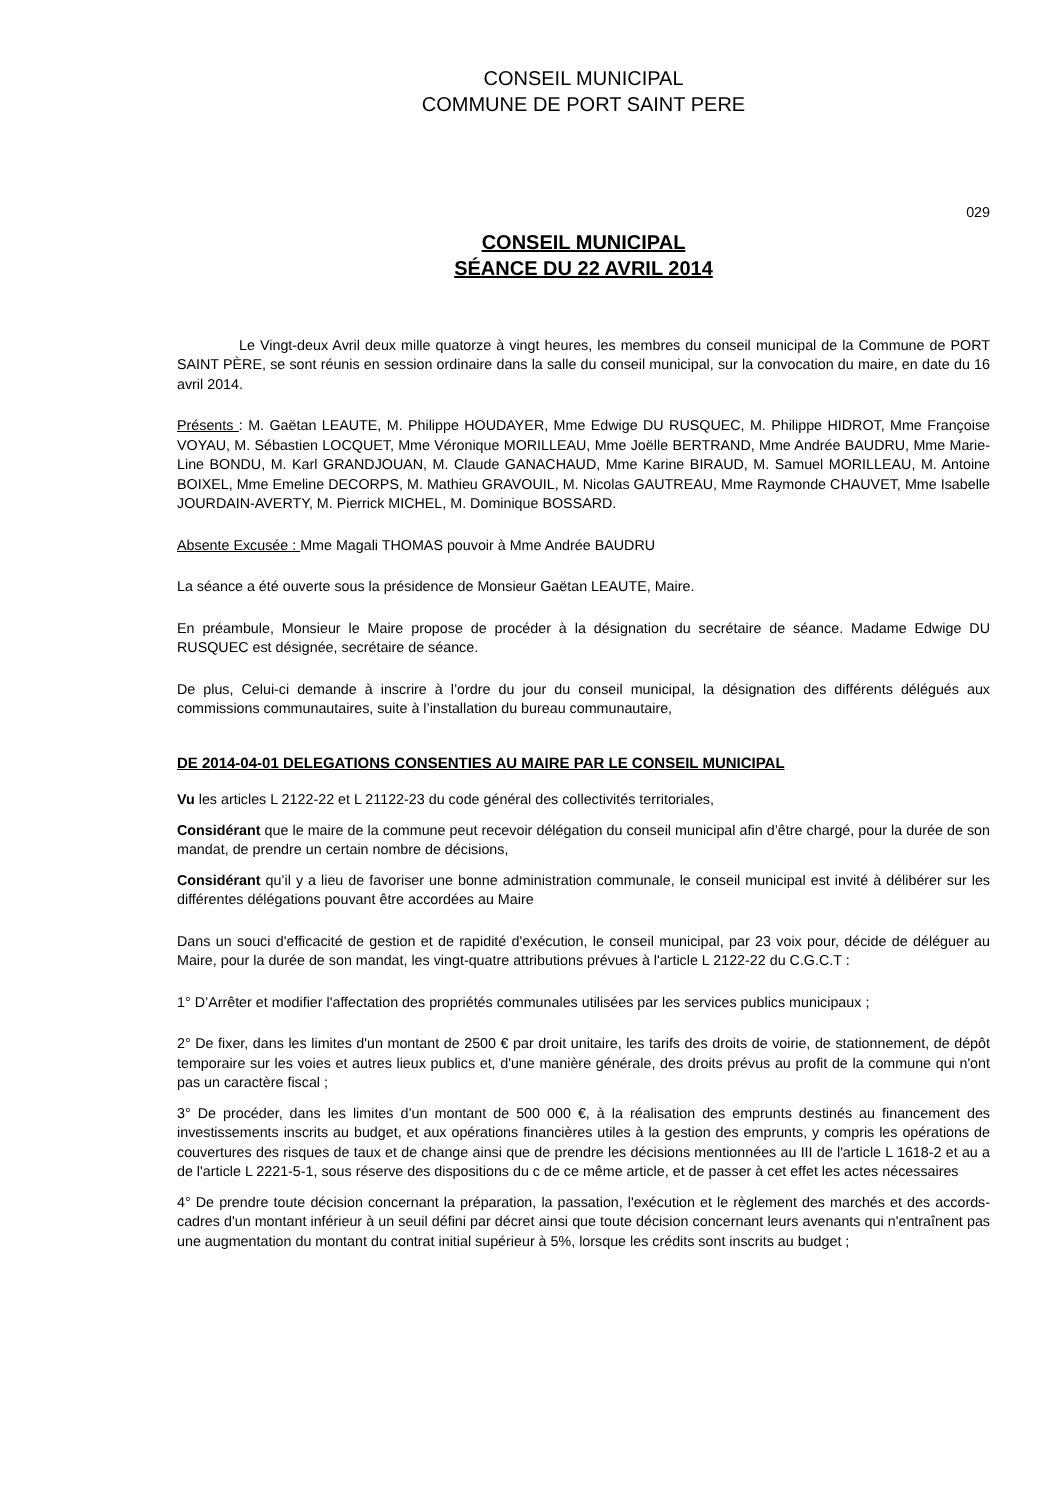CONSEIL MUNICIPAL
COMMUNE DE PORT SAINT PERE
029
CONSEIL MUNICIPAL
SÉANCE DU 22 AVRIL 2014
Le Vingt-deux Avril deux mille quatorze à vingt heures, les membres du conseil municipal de la Commune de PORT SAINT PÈRE, se sont réunis en session ordinaire dans la salle du conseil municipal, sur la convocation du maire, en date du 16 avril 2014.
Présents : M. Gaëtan LEAUTE, M. Philippe HOUDAYER, Mme Edwige DU RUSQUEC, M. Philippe HIDROT, Mme Françoise VOYAU, M. Sébastien LOCQUET, Mme Véronique MORILLEAU, Mme Joëlle BERTRAND, Mme Andrée BAUDRU, Mme Marie-Line BONDU, M. Karl GRANDJOUAN, M. Claude GANACHAUD, Mme Karine BIRAUD, M. Samuel MORILLEAU, M. Antoine BOIXEL, Mme Emeline DECORPS, M. Mathieu GRAVOUIL, M. Nicolas GAUTREAU, Mme Raymonde CHAUVET, Mme Isabelle JOURDAIN-AVERTY, M. Pierrick MICHEL, M. Dominique BOSSARD.
Absente Excusée : Mme Magali THOMAS pouvoir à Mme Andrée BAUDRU
La séance a été ouverte sous la présidence de Monsieur Gaëtan LEAUTE, Maire.
En préambule, Monsieur le Maire propose de procéder à la désignation du secrétaire de séance. Madame Edwige DU RUSQUEC est désignée, secrétaire de séance.
De plus, Celui-ci demande à inscrire à l’ordre du jour du conseil municipal, la désignation des différents délégués aux commissions communautaires, suite à l’installation du bureau communautaire,
DE 2014-04-01 DELEGATIONS CONSENTIES AU MAIRE PAR LE CONSEIL MUNICIPAL
Vu les articles L 2122-22 et L 21122-23 du code général des collectivités territoriales,
Considérant que le maire de la commune peut recevoir délégation du conseil municipal afin d’être chargé, pour la durée de son mandat, de prendre un certain nombre de décisions,
Considérant qu’il y a lieu de favoriser une bonne administration communale, le conseil municipal est invité à délibérer sur les différentes délégations pouvant être accordées au Maire
Dans un souci d'efficacité de gestion et de rapidité d'exécution, le conseil municipal, par 23 voix pour, décide de déléguer au Maire, pour la durée de son mandat, les vingt-quatre attributions prévues à l'article L 2122-22 du C.G.C.T :
1° D’Arrêter et modifier l'affectation des propriétés communales utilisées par les services publics municipaux ;
2° De fixer, dans les limites d'un montant de 2500 € par droit unitaire, les tarifs des droits de voirie, de stationnement, de dépôt temporaire sur les voies et autres lieux publics et, d'une manière générale, des droits prévus au profit de la commune qui n'ont pas un caractère fiscal ;
3° De procéder, dans les limites d’un montant de 500 000 €, à la réalisation des emprunts destinés au financement des investissements inscrits au budget, et aux opérations financières utiles à la gestion des emprunts, y compris les opérations de couvertures des risques de taux et de change ainsi que de prendre les décisions mentionnées au III de l'article L 1618-2 et au a de l'article L 2221-5-1, sous réserve des dispositions du c de ce même article, et de passer à cet effet les actes nécessaires
4° De prendre toute décision concernant la préparation, la passation, l'exécution et le règlement des marchés et des accords-cadres d'un montant inférieur à un seuil défini par décret ainsi que toute décision concernant leurs avenants qui n'entraînent pas une augmentation du montant du contrat initial supérieur à 5%, lorsque les crédits sont inscrits au budget ;